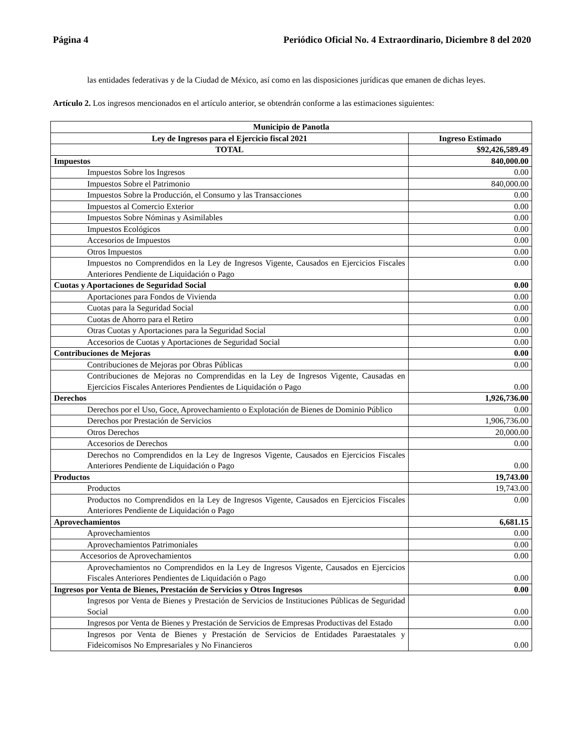Página 4 Periódico Oficial No. 4 Extraordinario, Diciembre 8 del 2020
las entidades federativas y de la Ciudad de México, así como en las disposiciones jurídicas que emanen de dichas leyes.
Artículo 2. Los ingresos mencionados en el artículo anterior, se obtendrán conforme a las estimaciones siguientes:
| Municipio de Panotla | |
| --- | --- |
| Ley de Ingresos para el Ejercicio fiscal 2021 | Ingreso Estimado |
| TOTAL | $92,426,589.49 |
| Impuestos | 840,000.00 |
| Impuestos Sobre los Ingresos | 0.00 |
| Impuestos Sobre el Patrimonio | 840,000.00 |
| Impuestos Sobre la Producción, el Consumo y las Transacciones | 0.00 |
| Impuestos al Comercio Exterior | 0.00 |
| Impuestos Sobre Nóminas y Asimilables | 0.00 |
| Impuestos Ecológicos | 0.00 |
| Accesorios de Impuestos | 0.00 |
| Otros Impuestos | 0.00 |
| Impuestos no Comprendidos en la Ley de Ingresos Vigente, Causados en Ejercicios Fiscales Anteriores Pendiente de Liquidación o Pago | 0.00 |
| Cuotas y Aportaciones de Seguridad Social | 0.00 |
| Aportaciones para Fondos de Vivienda | 0.00 |
| Cuotas para la Seguridad Social | 0.00 |
| Cuotas de Ahorro para el Retiro | 0.00 |
| Otras Cuotas y Aportaciones para la Seguridad Social | 0.00 |
| Accesorios de Cuotas y Aportaciones de Seguridad Social | 0.00 |
| Contribuciones de Mejoras | 0.00 |
| Contribuciones de Mejoras por Obras Públicas | 0.00 |
| Contribuciones de Mejoras no Comprendidas en la Ley de Ingresos Vigente, Causadas en Ejercicios Fiscales Anteriores Pendientes de Liquidación o Pago | 0.00 |
| Derechos | 1,926,736.00 |
| Derechos por el Uso, Goce, Aprovechamiento o Explotación de Bienes de Dominio Público | 0.00 |
| Derechos por Prestación de Servicios | 1,906,736.00 |
| Otros Derechos | 20,000.00 |
| Accesorios de Derechos | 0.00 |
| Derechos no Comprendidos en la Ley de Ingresos Vigente, Causados en Ejercicios Fiscales Anteriores Pendiente de Liquidación o Pago | 0.00 |
| Productos | 19,743.00 |
| Productos | 19,743.00 |
| Productos no Comprendidos en la Ley de Ingresos Vigente, Causados en Ejercicios Fiscales Anteriores Pendiente de Liquidación o Pago | 0.00 |
| Aprovechamientos | 6,681.15 |
| Aprovechamientos | 0.00 |
| Aprovechamientos Patrimoniales | 0.00 |
| Accesorios de Aprovechamientos | 0.00 |
| Aprovechamientos no Comprendidos en la Ley de Ingresos Vigente, Causados en Ejercicios Fiscales Anteriores Pendientes de Liquidación o Pago | 0.00 |
| Ingresos por Venta de Bienes, Prestación de Servicios y Otros Ingresos | 0.00 |
| Ingresos por Venta de Bienes y Prestación de Servicios de Instituciones Públicas de Seguridad Social | 0.00 |
| Ingresos por Venta de Bienes y Prestación de Servicios de Empresas Productivas del Estado | 0.00 |
| Ingresos por Venta de Bienes y Prestación de Servicios de Entidades Paraestatales y Fideicomisos No Empresariales y No Financieros | 0.00 |